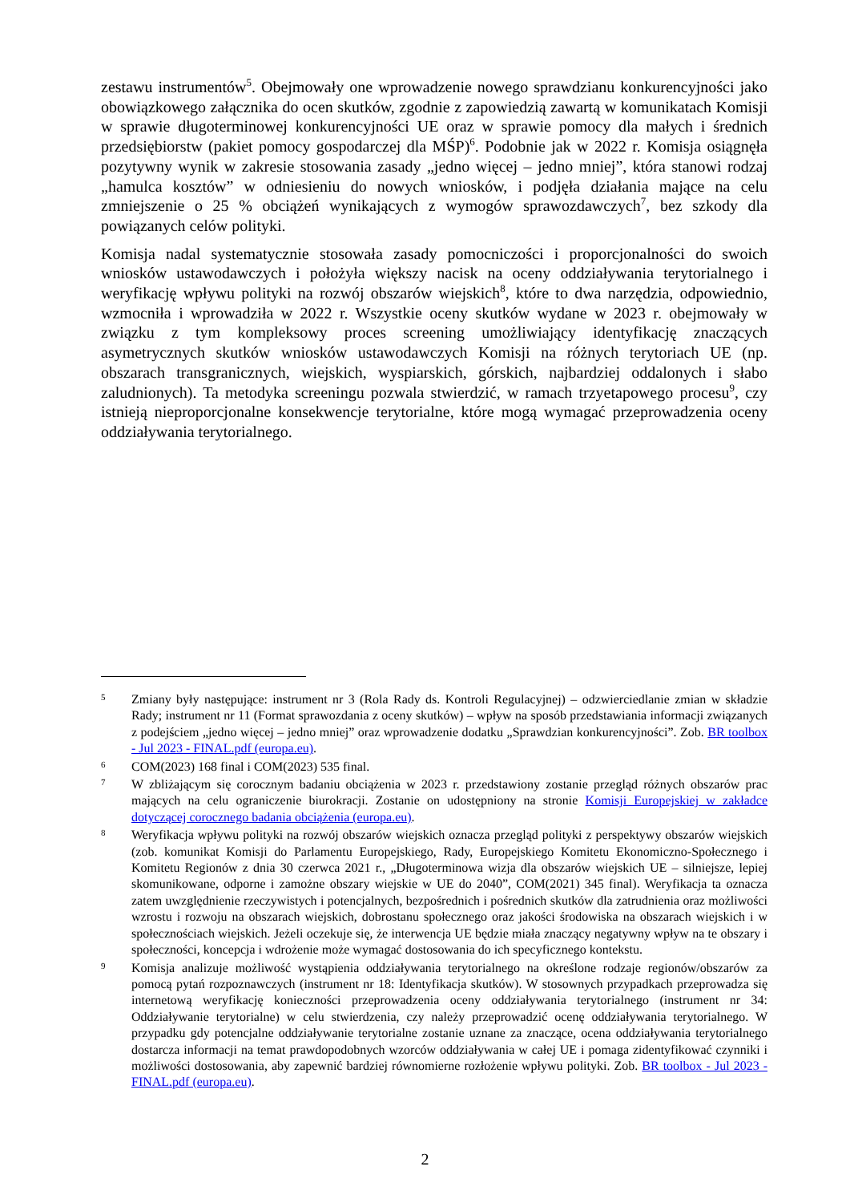zestawu instrumentów<sup>5</sup>. Obejmowały one wprowadzenie nowego sprawdzianu konkurencyjności jako obowiązkowego załącznika do ocen skutków, zgodnie z zapowiedzią zawartą w komunikatach Komisji w sprawie długoterminowej konkurencyjności UE oraz w sprawie pomocy dla małych i średnich przedsiębiorstw (pakiet pomocy gospodarczej dla MŚP)<sup>6</sup>. Podobnie jak w 2022 r. Komisja osiągnęła pozytywny wynik w zakresie stosowania zasady „jedno więcej – jedno mniej”, która stanowi rodzaj „hamulca kosztów” w odniesieniu do nowych wniosków, i podjęła działania mające na celu zmniejszenie o 25 % obciążeń wynikających z wymogów sprawozdawczych<sup>7</sup>, bez szkody dla powiązanych celów polityki.
Komisja nadal systematycznie stosowała zasady pomocniczości i proporcjonalności do swoich wniosków ustawodawczych i położyła większy nacisk na oceny oddziaływania terytorialnego i weryfikację wpływu polityki na rozwój obszarów wiejskich<sup>8</sup>, które to dwa narzędzia, odpowiednio, wzmocniła i wprowadziła w 2022 r. Wszystkie oceny skutków wydane w 2023 r. obejmowały w związku z tym kompleksowy proces screening umożliwiający identyfikację znaczących asymetrycznych skutków wniosków ustawodawczych Komisji na różnych terytoriach UE (np. obszarach transgranicznych, wiejskich, wyspiarskich, górskich, najbardziej oddalonych i słabo zaludnionych). Ta metodyka screeningu pozwala stwierdzić, w ramach trzyetapowego procesu<sup>9</sup>, czy istnieją nieproporcjonalne konsekwencje terytorialne, które mogą wymagać przeprowadzenia oceny oddziaływania terytorialnego.
5 Zmiany były następujące: instrument nr 3 (Rola Rady ds. Kontroli Regulacyjnej) – odzwierciedlanie zmian w składzie Rady; instrument nr 11 (Format sprawozdania z oceny skutków) – wpływ na sposób przedstawiania informacji związanych z podejściem „jedno więcej – jedno mniej” oraz wprowadzenie dodatku „Sprawdzian konkurencyjności”. Zob. BR toolbox - Jul 2023 - FINAL.pdf (europa.eu).
6 COM(2023) 168 final i COM(2023) 535 final.
7 W zbliżającym się corocznym badaniu obciążenia w 2023 r. przedstawiony zostanie przegląd różnych obszarów prac mających na celu ograniczenie biurokracji. Zostanie on udostępniony na stronie Komisji Europejskiej w zakładce dotyczącej corocznego badania obciążenia (europa.eu).
8 Weryfikacja wpływu polityki na rozwój obszarów wiejskich oznacza przegląd polityki z perspektywy obszarów wiejskich (zob. komunikat Komisji do Parlamentu Europejskiego, Rady, Europejskiego Komitetu Ekonomiczno-Społecznego i Komitetu Regionów z dnia 30 czerwca 2021 r., „Długoterminowa wizja dla obszarów wiejskich UE – silniejsze, lepiej skomunikowane, odporne i zamożne obszary wiejskie w UE do 2040”, COM(2021) 345 final). Weryfikacja ta oznacza zatem uwzględnienie rzeczywistych i potencjalnych, bezpośrednich i pośrednich skutków dla zatrudnienia oraz możliwości wzrostu i rozwoju na obszarach wiejskich, dobrostanu społecznego oraz jakości środowiska na obszarach wiejskich i w społecznościach wiejskich. Jeżeli oczekuje się, że interwencja UE będzie miała znaczący negatywny wpływ na te obszary i społeczności, koncepcja i wdrożenie może wymagać dostosowania do ich specyficznego kontekstu.
9 Komisja analizuje możliwość wystąpienia oddziaływania terytorialnego na określone rodzaje regionów/obszarów za pomocą pytań rozpoznawczych (instrument nr 18: Identyfikacja skutków). W stosownych przypadkach przeprowadza się internetową weryfikację konieczności przeprowadzenia oceny oddziaływania terytorialnego (instrument nr 34: Oddziaływanie terytorialne) w celu stwierdzenia, czy należy przeprowadzić ocenę oddziaływania terytorialnego. W przypadku gdy potencjalne oddziaływanie terytorialne zostanie uznane za znaczące, ocena oddziaływania terytorialnego dostarcza informacji na temat prawdopodobnych wzorców oddziaływania w całej UE i pomaga zidentyfikować czynniki i możliwości dostosowania, aby zapewnić bardziej równomierne rozłożenie wpływu polityki. Zob. BR toolbox - Jul 2023 - FINAL.pdf (europa.eu).
2